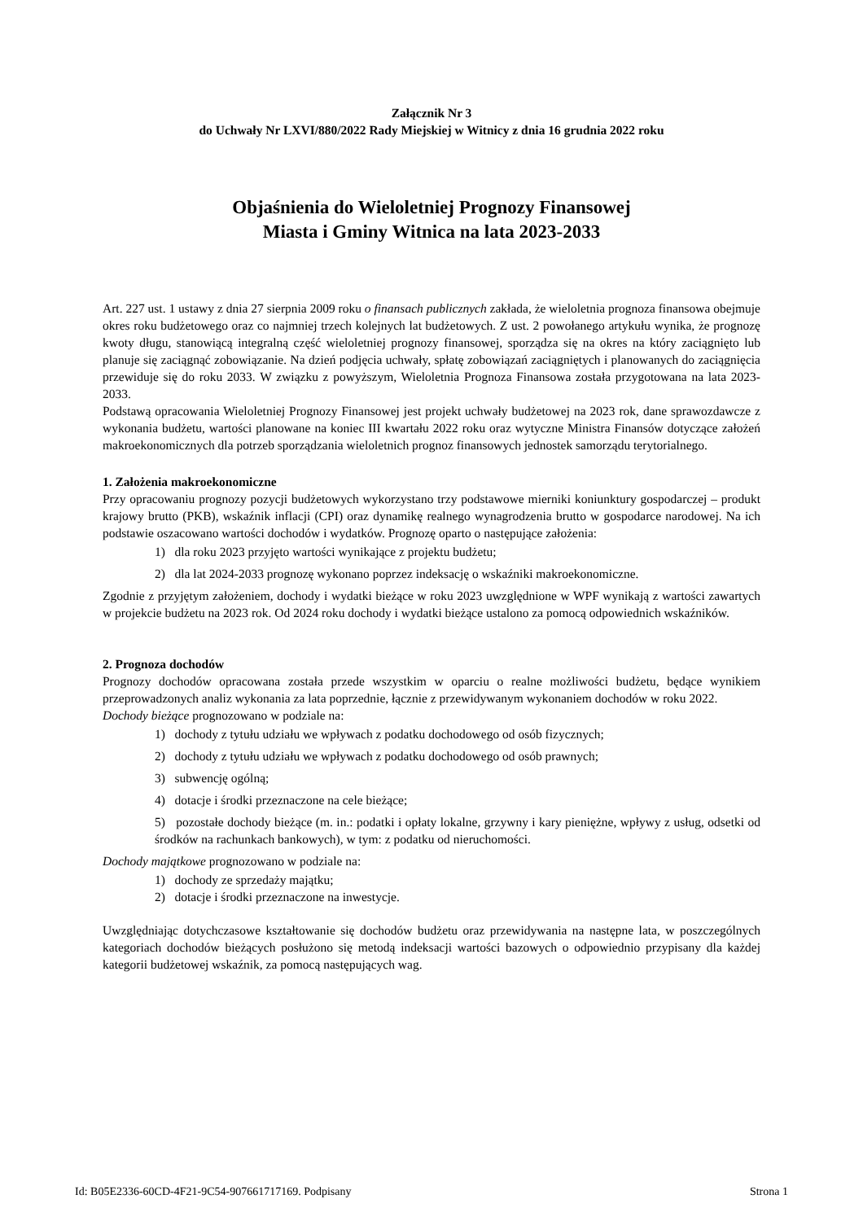Załącznik Nr 3
do Uchwały Nr LXVI/880/2022 Rady Miejskiej w Witnicy z dnia 16 grudnia 2022 roku
Objaśnienia do Wieloletniej Prognozy Finansowej
Miasta i Gminy Witnica na lata 2023-2033
Art. 227 ust. 1 ustawy z dnia 27 sierpnia 2009 roku o finansach publicznych zakłada, że wieloletnia prognoza finansowa obejmuje okres roku budżetowego oraz co najmniej trzech kolejnych lat budżetowych. Z ust. 2 powołanego artykułu wynika, że prognozę kwoty długu, stanowiącą integralną część wieloletniej prognozy finansowej, sporządza się na okres na który zaciągnięto lub planuje się zaciągnąć zobowiązanie. Na dzień podjęcia uchwały, spłatę zobowiązań zaciągniętych i planowanych do zaciągnięcia przewiduje się do roku 2033. W związku z powyższym, Wieloletnia Prognoza Finansowa została przygotowana na lata 2023-2033.
Podstawą opracowania Wieloletniej Prognozy Finansowej jest projekt uchwały budżetowej na 2023 rok, dane sprawozdawcze z wykonania budżetu, wartości planowane na koniec III kwartału 2022 roku oraz wytyczne Ministra Finansów dotyczące założeń makroekonomicznych dla potrzeb sporządzania wieloletnich prognoz finansowych jednostek samorządu terytorialnego.
1. Założenia makroekonomiczne
Przy opracowaniu prognozy pozycji budżetowych wykorzystano trzy podstawowe mierniki koniunktury gospodarczej – produkt krajowy brutto (PKB), wskaźnik inflacji (CPI) oraz dynamikę realnego wynagrodzenia brutto w gospodarce narodowej. Na ich podstawie oszacowano wartości dochodów i wydatków. Prognozę oparto o następujące założenia:
1) dla roku 2023 przyjęto wartości wynikające z projektu budżetu;
2) dla lat 2024-2033 prognozę wykonano poprzez indeksację o wskaźniki makroekonomiczne.
Zgodnie z przyjętym założeniem, dochody i wydatki bieżące w roku 2023 uwzględnione w WPF wynikają z wartości zawartych w projekcie budżetu na 2023 rok. Od 2024 roku dochody i wydatki bieżące ustalono za pomocą odpowiednich wskaźników.
2. Prognoza dochodów
Prognozy dochodów opracowana została przede wszystkim w oparciu o realne możliwości budżetu, będące wynikiem przeprowadzonych analiz wykonania za lata poprzednie, łącznie z przewidywanym wykonaniem dochodów w roku 2022.
Dochody bieżące prognozowano w podziale na:
1) dochody z tytułu udziału we wpływach z podatku dochodowego od osób fizycznych;
2) dochody z tytułu udziału we wpływach z podatku dochodowego od osób prawnych;
3) subwencję ogólną;
4) dotacje i środki przeznaczone na cele bieżące;
5) pozostałe dochody bieżące (m. in.: podatki i opłaty lokalne, grzywny i kary pieniężne, wpływy z usług, odsetki od środków na rachunkach bankowych), w tym: z podatku od nieruchomości.
Dochody majątkowe prognozowano w podziale na:
1) dochody ze sprzedaży majątku;
2) dotacje i środki przeznaczone na inwestycje.
Uwzględniając dotychczasowe kształtowanie się dochodów budżetu oraz przewidywania na następne lata, w poszczególnych kategoriach dochodów bieżących posłużono się metodą indeksacji wartości bazowych o odpowiednio przypisany dla każdej kategorii budżetowej wskaźnik, za pomocą następujących wag.
Id: B05E2336-60CD-4F21-9C54-907661717169. Podpisany Strona 1